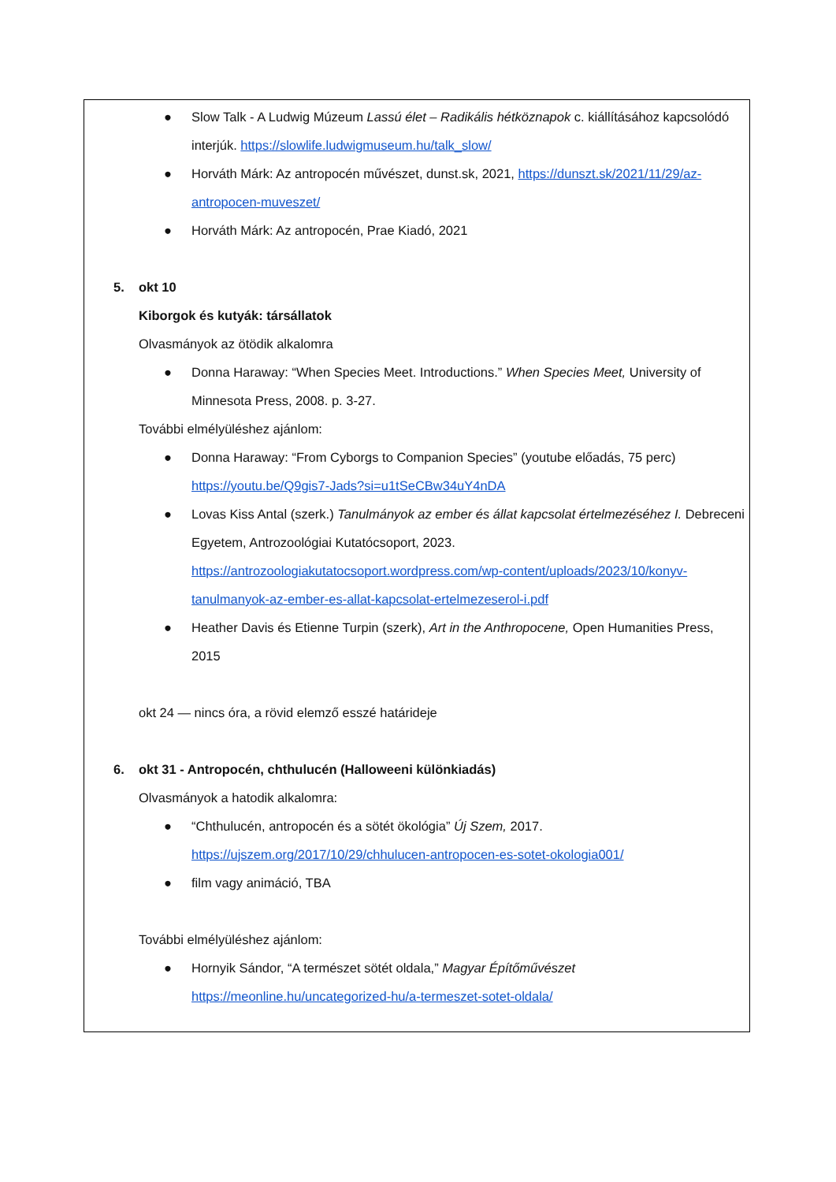● Slow Talk - A Ludwig Múzeum Lassú élet – Radikális hétköznapok c. kiállításához kapcsolódó interjúk. https://slowlife.ludwigmuseum.hu/talk_slow/
● Horváth Márk: Az antropocén művészet, dunst.sk, 2021, https://dunszt.sk/2021/11/29/az-antropocen-muveszet/
● Horváth Márk: Az antropocén, Prae Kiadó, 2021
5. okt 10
Kiborgok és kutyák: társállatok
Olvasmányok az ötödik alkalomra
● Donna Haraway: “When Species Meet. Introductions.” When Species Meet, University of Minnesota Press, 2008. p. 3-27.
További elmélyüléshez ajánlom:
● Donna Haraway: “From Cyborgs to Companion Species” (youtube előadás, 75 perc) https://youtu.be/Q9gis7-Jads?si=u1tSeCBw34uY4nDA
● Lovas Kiss Antal (szerk.) Tanulmányok az ember és állat kapcsolat értelmezéséhez I. Debreceni Egyetem, Antrozoológiai Kutatócsoport, 2023. https://antrozoologiakutatocsoport.wordpress.com/wp-content/uploads/2023/10/konyv-tanulmanyok-az-ember-es-allat-kapcsolat-ertelmezeserol-i.pdf
● Heather Davis és Etienne Turpin (szerk), Art in the Anthropocene, Open Humanities Press, 2015
okt 24 — nincs óra, a rövid elemző esszé határideje
6. okt 31 - Antropocén, chthulucén (Halloweeni különkiadás)
Olvasmányok a hatodik alkalomra:
● “Chthulucén, antropocén és a sötét ökológia” Új Szem, 2017. https://ujszem.org/2017/10/29/chhulucen-antropocen-es-sotet-okologia001/
● film vagy animáció, TBA
További elmélyüléshez ajánlom:
● Hornyik Sándor, “A természet sötét oldala,” Magyar Építőművészet https://meonline.hu/uncategorized-hu/a-termeszet-sotet-oldala/